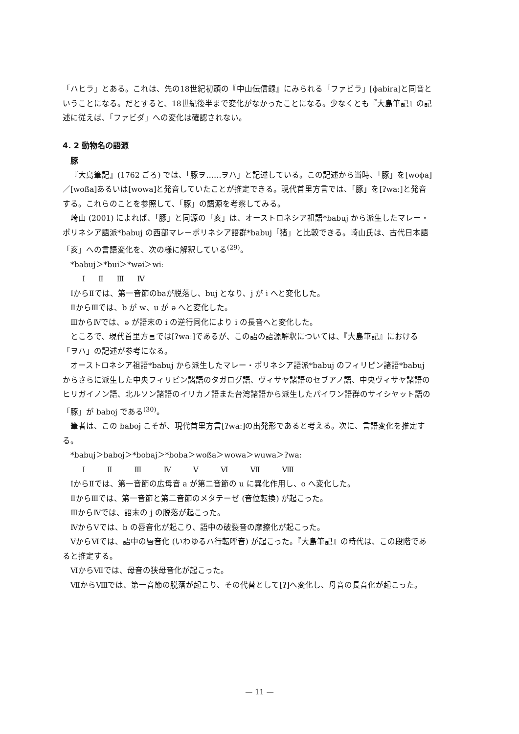「ハヒラ」とある。これは、先の18世紀初頭の『中山伝信録』にみられる「ファビラ」[ɸabira]と同音ということになる。だとすると、18世紀後半まで変化がなかったことになる。少なくとも『大島筆記』の記述に従えば、「ファビダ」への変化は確認されない。
4. 2 動物名の語源
豚
『大島筆記』(1762 ごろ) では、「豚ヲ……ヲハ」と記述している。この記述から当時、「豚」を[woɸa]／[woßa]あるいは[wowa]と発音していたことが推定できる。現代首里方言では、「豚」を[ʔwaː]と発音する。これらのことを参照して、「豚」の語源を考察してみる。
崎山 (2001) によれば、「豚」と同源の「亥」は、オーストロネシア祖語*babuj から派生したマレー・ポリネシア語派*babuj の西部マレーポリネシア語群*babuj「猪」と比較できる。崎山氏は、古代日本語「亥」への言語変化を、次の様に解釈している<sup>(29)</sup>。
*babuj＞*bui＞*wəi＞wiː
Ⅰ Ⅱ Ⅲ Ⅳ
ⅠからⅡでは、第一音節のbaが脱落し、buj となり、j が i へと変化した。
ⅡからⅢでは、b が w、u が ə へと変化した。
ⅢからⅣでは、ə が語末の i の逆行同化により i の長音へと変化した。
ところで、現代首里方言では[ʔwaː]であるが、この語の語源解釈については、『大島筆記』における「ヲハ」の記述が参考になる。
オーストロネシア祖語*babuj から派生したマレー・ポリネシア語派*babuj のフィリピン諸語*babuj からさらに派生した中央フィリピン諸語のタガログ語、ヴィサヤ諸語のセブアノ語、中央ヴィサヤ諸語のヒリガイノン語、北ルソン諸語のイリカノ語また台湾諸語から派生したパイワン語群のサイシヤット語の「豚」が baboj である<sup>(30)</sup>。
筆者は、この baboj こそが、現代首里方言[ʔwaː]の出発形であると考える。次に、言語変化を推定する。
*babuj＞baboj＞*bobaj＞*boba＞woßa＞wowa＞wuwa＞ʔwaː
Ⅰ Ⅱ Ⅲ Ⅳ Ⅴ Ⅵ Ⅶ Ⅷ
ⅠからⅡでは、第一音節の広母音 a が第二音節の u に異化作用し、o へ変化した。
ⅡからⅢでは、第一音節と第二音節のメタテーゼ (音位転換) が起こった。
ⅢからⅣでは、語末の j の脱落が起こった。
ⅣからⅤでは、b の唇音化が起こり、語中の破裂音の摩擦化が起こった。
ⅤからⅥでは、語中の唇音化 (いわゆるハ行転呼音) が起こった。『大島筆記』の時代は、この段階であると推定する。
ⅥからⅦでは、母音の狭母音化が起こった。
ⅦからⅧでは、第一音節の脱落が起こり、その代替として[ʔ]へ変化し、母音の長音化が起こった。
— 11 —